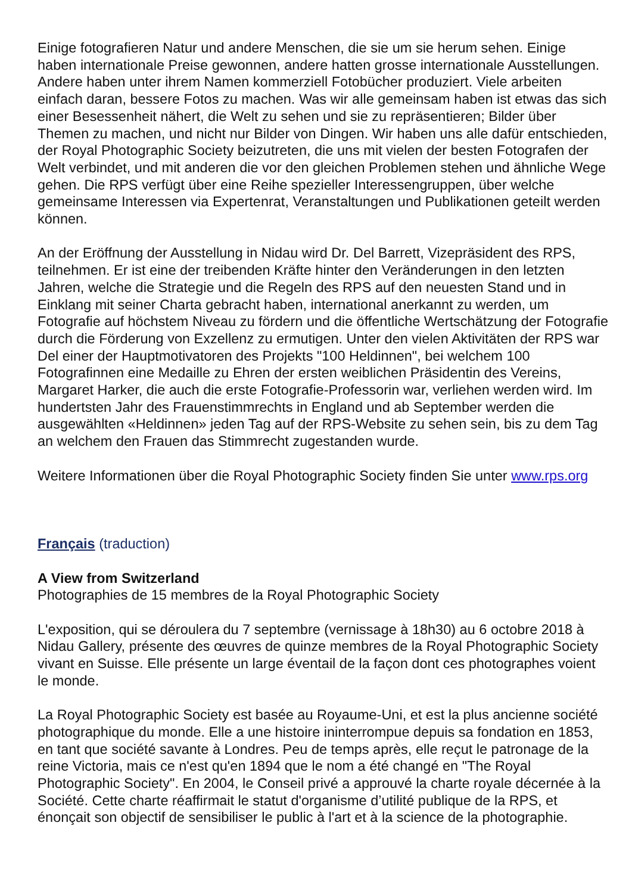Einige fotografieren Natur und andere Menschen, die sie um sie herum sehen. Einige haben internationale Preise gewonnen, andere hatten grosse internationale Ausstellungen. Andere haben unter ihrem Namen kommerziell Fotobücher produziert. Viele arbeiten einfach daran, bessere Fotos zu machen. Was wir alle gemeinsam haben ist etwas das sich einer Besessenheit nähert, die Welt zu sehen und sie zu repräsentieren; Bilder über Themen zu machen, und nicht nur Bilder von Dingen. Wir haben uns alle dafür entschieden, der Royal Photographic Society beizutreten, die uns mit vielen der besten Fotografen der Welt verbindet, und mit anderen die vor den gleichen Problemen stehen und ähnliche Wege gehen. Die RPS verfügt über eine Reihe spezieller Interessengruppen, über welche gemeinsame Interessen via Expertenrat, Veranstaltungen und Publikationen geteilt werden können.
An der Eröffnung der Ausstellung in Nidau wird Dr. Del Barrett, Vizepräsident des RPS, teilnehmen. Er ist eine der treibenden Kräfte hinter den Veränderungen in den letzten Jahren, welche die Strategie und die Regeln des RPS auf den neuesten Stand und in Einklang mit seiner Charta gebracht haben, international anerkannt zu werden, um Fotografie auf höchstem Niveau zu fördern und die öffentliche Wertschätzung der Fotografie durch die Förderung von Exzellenz zu ermutigen. Unter den vielen Aktivitäten der RPS war Del einer der Hauptmotivatoren des Projekts "100 Heldinnen", bei welchem 100 Fotografinnen eine Medaille zu Ehren der ersten weiblichen Präsidentin des Vereins, Margaret Harker, die auch die erste Fotografie-Professorin war, verliehen werden wird. Im hundertsten Jahr des Frauenstimmrechts in England und ab September werden die ausgewählten «Heldinnen» jeden Tag auf der RPS-Website zu sehen sein, bis zu dem Tag an welchem den Frauen das Stimmrecht zugestanden wurde.
Weitere Informationen über die Royal Photographic Society finden Sie unter www.rps.org
Français (traduction)
A View from Switzerland
Photographies de 15 membres de la Royal Photographic Society
L'exposition, qui se déroulera du 7 septembre (vernissage à 18h30) au 6 octobre 2018 à Nidau Gallery, présente des œuvres de quinze membres de la Royal Photographic Society vivant en Suisse. Elle présente un large éventail de la façon dont ces photographes voient le monde.
La Royal Photographic Society est basée au Royaume-Uni, et est la plus ancienne société photographique du monde. Elle a une histoire ininterrompue depuis sa fondation en 1853, en tant que société savante à Londres. Peu de temps après, elle reçut le patronage de la reine Victoria, mais ce n'est qu'en 1894 que le nom a été changé en "The Royal Photographic Society". En 2004, le Conseil privé a approuvé la charte royale décernée à la Société. Cette charte réaffirmait le statut d'organisme d’utilité publique de la RPS, et énonçait son objectif de sensibiliser le public à l'art et à la science de la photographie.